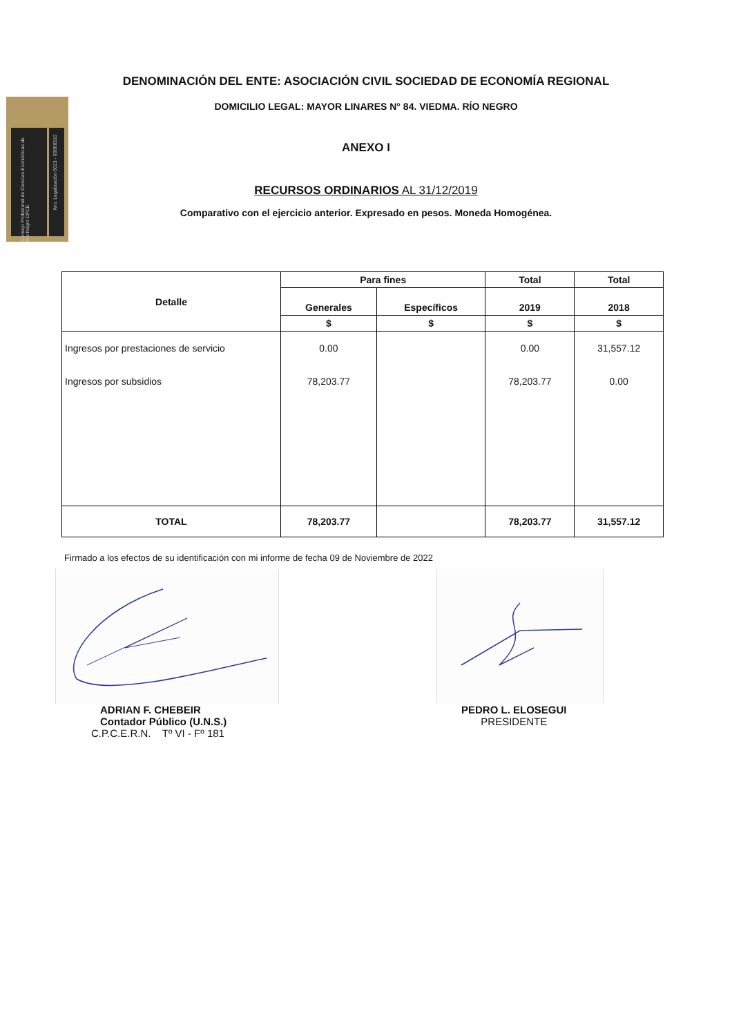Consejo Profesional de Ciencias Económicas de Río Negro CPCE
Nro. Legalización 0013 - 00006510
DENOMINACIÓN DEL ENTE: ASOCIACIÓN CIVIL SOCIEDAD DE ECONOMÍA REGIONAL
DOMICILIO LEGAL: MAYOR LINARES N° 84. VIEDMA. RÍO NEGRO
ANEXO I
RECURSOS ORDINARIOS AL 31/12/2019
Comparativo con el ejercicio anterior. Expresado en pesos. Moneda Homogénea.
| Detalle | Para fines | | Total | Total |
| --- | --- | --- | --- | --- |
| | Generales | Específicos | 2019 | 2018 |
| | $ | $ | $ | $ |
| Ingresos por prestaciones de servicio | 0.00 | | 0.00 | 31,557.12 |
| Ingresos por subsidios | 78,203.77 | | 78,203.77 | 0.00 |
| TOTAL | 78,203.77 | | 78,203.77 | 31,557.12 |
Firmado a los efectos de su identificación con mi informe de fecha 09 de Noviembre de 2022
ADRIAN F. CHEBEIR
Contador Público (U.N.S.)
C.P.C.E.R.N. Tº VI - Fº 181
PEDRO L. ELOSEGUI
PRESIDENTE